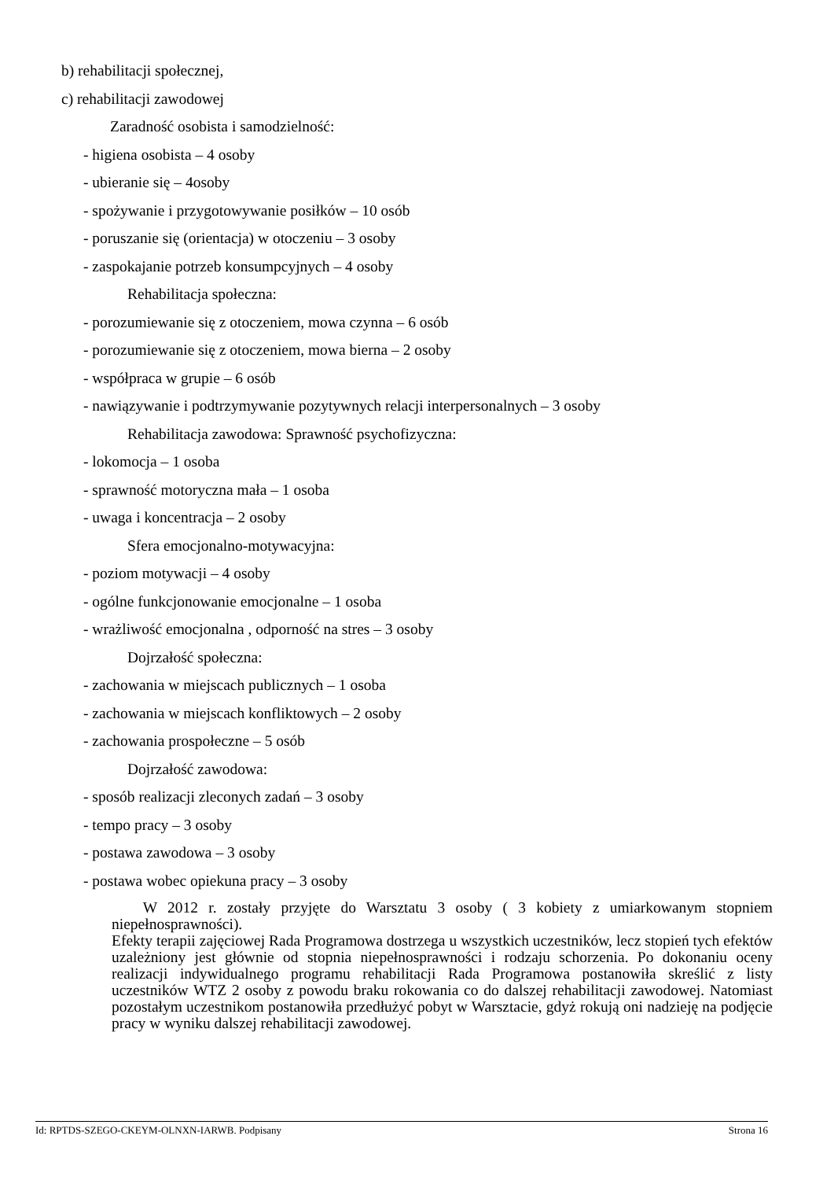b) rehabilitacji społecznej,
c) rehabilitacji zawodowej
Zaradność osobista i samodzielność:
- higiena osobista – 4 osoby
- ubieranie się – 4osoby
- spożywanie i przygotowywanie posiłków – 10 osób
- poruszanie się (orientacja) w otoczeniu – 3 osoby
- zaspokajanie potrzeb konsumpcyjnych – 4 osoby
Rehabilitacja społeczna:
- porozumiewanie się z otoczeniem, mowa czynna – 6 osób
- porozumiewanie się z otoczeniem, mowa bierna – 2 osoby
- współpraca w grupie – 6 osób
- nawiązywanie i podtrzymywanie pozytywnych relacji interpersonalnych – 3 osoby
Rehabilitacja zawodowa: Sprawność psychofizyczna:
- lokomocja – 1 osoba
- sprawność motoryczna mała – 1 osoba
- uwaga i koncentracja – 2 osoby
Sfera emocjonalno-motywacyjna:
- poziom motywacji – 4 osoby
- ogólne funkcjonowanie emocjonalne – 1 osoba
- wrażliwość emocjonalna , odporność na stres – 3 osoby
Dojrzałość społeczna:
- zachowania w miejscach publicznych – 1 osoba
- zachowania w miejscach konfliktowych – 2 osoby
- zachowania prospołeczne – 5 osób
Dojrzałość zawodowa:
- sposób realizacji zleconych zadań – 3 osoby
- tempo pracy – 3 osoby
- postawa zawodowa – 3 osoby
- postawa wobec opiekuna pracy – 3 osoby
W 2012 r. zostały przyjęte do Warsztatu 3 osoby ( 3 kobiety z umiarkowanym stopniem niepełnosprawności).
Efekty terapii zajęciowej Rada Programowa dostrzega u wszystkich uczestników, lecz stopień tych efektów uzależniony jest głównie od stopnia niepełnosprawności i rodzaju schorzenia. Po dokonaniu oceny realizacji indywidualnego programu rehabilitacji Rada Programowa postanowiła skreślić z listy uczestników WTZ 2 osoby z powodu braku rokowania co do dalszej rehabilitacji zawodowej. Natomiast pozostałym uczestnikom postanowiła przedłużyć pobyt w Warsztacie, gdyż rokują oni nadzieję na podjęcie pracy w wyniku dalszej rehabilitacji zawodowej.
Id: RPTDS-SZEGO-CKEYM-OLNXN-IARWB. Podpisany Strona 16